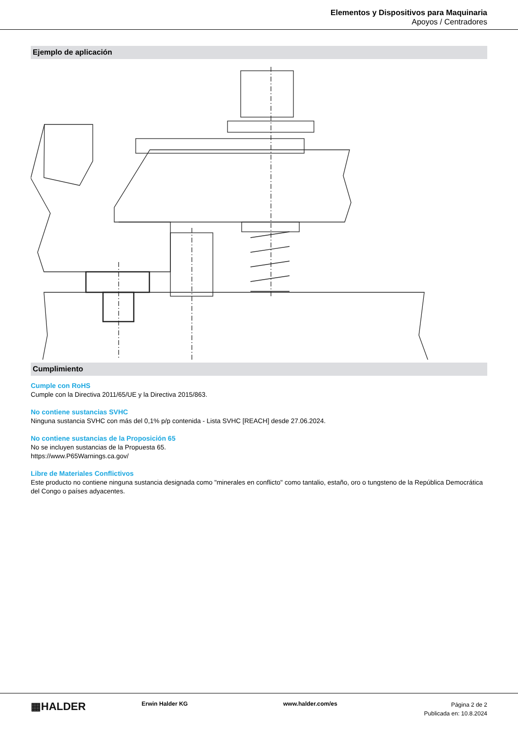Elementos y Dispositivos para Maquinaria
Apoyos / Centradores
Ejemplo de aplicación
Cumplimiento
Cumple con RoHS
Cumple con la Directiva 2011/65/UE y la Directiva 2015/863.
No contiene sustancias SVHC
Ninguna sustancia SVHC con más del 0,1% p/p contenida - Lista SVHC [REACH] desde 27.06.2024.
No contiene sustancias de la Proposición 65
No se incluyen sustancias de la Propuesta 65.
https://www.P65Warnings.ca.gov/
Libre de Materiales Conflictivos
Este producto no contiene ninguna sustancia designada como "minerales en conflicto" como tantalio, estaño, oro o tungsteno de la República Democrática del Congo o países adyacentes.
▦HALDER
Erwin Halder KG www.halder.com/es
Página 2 de 2
Publicada en: 10.8.2024